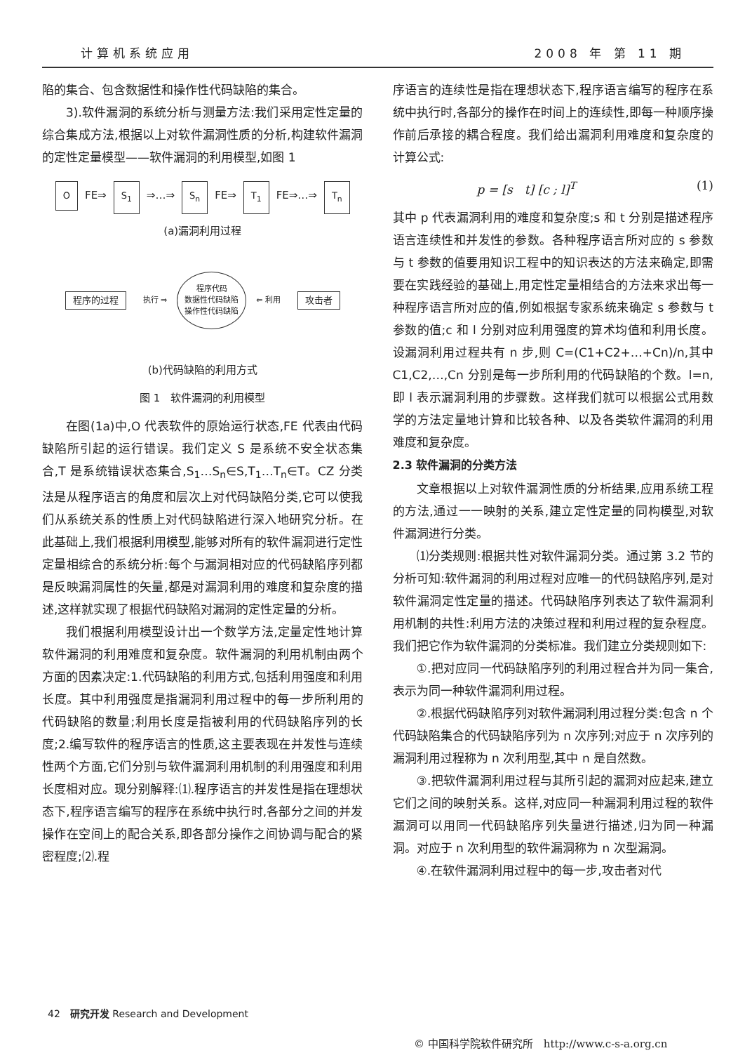计算机系统应用 2008 年 第 11 期
陷的集合、包含数据性和操作性代码缺陷的集合。
3).软件漏洞的系统分析与测量方法:我们采用定性定量的综合集成方法,根据以上对软件漏洞性质的分析,构建软件漏洞的定性定量模型——软件漏洞的利用模型,如图 1
O FE⇒ S<sub>1</sub> ⇒…⇒ S<sub>n</sub> FE⇒ T<sub>1</sub> FE⇒…⇒ T<sub>n</sub>
(a)漏洞利用过程
程序的过程 执行 ⇒ 程序代码
数据性代码缺陷
操作性代码缺陷 ⇐ 利用 攻击者
(b)代码缺陷的利用方式
图 1　软件漏洞的利用模型
在图(1a)中,O 代表软件的原始运行状态,FE 代表由代码缺陷所引起的运行错误。我们定义 S 是系统不安全状态集合,T 是系统错误状态集合,S<sub>1</sub>…S<sub>n</sub>∈S,T<sub>1</sub>…T<sub>n</sub>∈T。CZ 分类法是从程序语言的角度和层次上对代码缺陷分类,它可以使我们从系统关系的性质上对代码缺陷进行深入地研究分析。在此基础上,我们根据利用模型,能够对所有的软件漏洞进行定性定量相综合的系统分析:每个与漏洞相对应的代码缺陷序列都是反映漏洞属性的矢量,都是对漏洞利用的难度和复杂度的描述,这样就实现了根据代码缺陷对漏洞的定性定量的分析。
我们根据利用模型设计出一个数学方法,定量定性地计算软件漏洞的利用难度和复杂度。软件漏洞的利用机制由两个方面的因素决定:1.代码缺陷的利用方式,包括利用强度和利用长度。其中利用强度是指漏洞利用过程中的每一步所利用的代码缺陷的数量;利用长度是指被利用的代码缺陷序列的长度;2.编写软件的程序语言的性质,这主要表现在并发性与连续性两个方面,它们分别与软件漏洞利用机制的利用强度和利用长度相对应。现分别解释:⑴.程序语言的并发性是指在理想状态下,程序语言编写的程序在系统中执行时,各部分之间的并发操作在空间上的配合关系,即各部分操作之间协调与配合的紧密程度;⑵.程
序语言的连续性是指在理想状态下,程序语言编写的程序在系统中执行时,各部分的操作在时间上的连续性,即每一种顺序操作前后承接的耦合程度。我们给出漏洞利用难度和复杂度的计算公式:
p = [s　t] [c ; l]<sup>T</sup> (1)
其中 p 代表漏洞利用的难度和复杂度;s 和 t 分别是描述程序语言连续性和并发性的参数。各种程序语言所对应的 s 参数与 t 参数的值要用知识工程中的知识表达的方法来确定,即需要在实践经验的基础上,用定性定量相结合的方法来求出每一种程序语言所对应的值,例如根据专家系统来确定 s 参数与 t 参数的值;c 和 l 分别对应利用强度的算术均值和利用长度。设漏洞利用过程共有 n 步,则 C=(C1+C2+…+Cn)/n,其中 C1,C2,…,Cn 分别是每一步所利用的代码缺陷的个数。l=n,即 l 表示漏洞利用的步骤数。这样我们就可以根据公式用数学的方法定量地计算和比较各种、以及各类软件漏洞的利用难度和复杂度。
2.3 软件漏洞的分类方法
文章根据以上对软件漏洞性质的分析结果,应用系统工程的方法,通过一一映射的关系,建立定性定量的同构模型,对软件漏洞进行分类。
⑴分类规则:根据共性对软件漏洞分类。通过第 3.2 节的分析可知:软件漏洞的利用过程对应唯一的代码缺陷序列,是对软件漏洞定性定量的描述。代码缺陷序列表达了软件漏洞利用机制的共性:利用方法的决策过程和利用过程的复杂程度。我们把它作为软件漏洞的分类标准。我们建立分类规则如下:
①.把对应同一代码缺陷序列的利用过程合并为同一集合,表示为同一种软件漏洞利用过程。
②.根据代码缺陷序列对软件漏洞利用过程分类:包含 n 个代码缺陷集合的代码缺陷序列为 n 次序列;对应于 n 次序列的漏洞利用过程称为 n 次利用型,其中 n 是自然数。
③.把软件漏洞利用过程与其所引起的漏洞对应起来,建立它们之间的映射关系。这样,对应同一种漏洞利用过程的软件漏洞可以用同一代码缺陷序列失量进行描述,归为同一种漏洞。对应于 n 次利用型的软件漏洞称为 n 次型漏洞。
④.在软件漏洞利用过程中的每一步,攻击者对代
42　研究开发 Research and Development
© 中国科学院软件研究所　http://www.c-s-a.org.cn